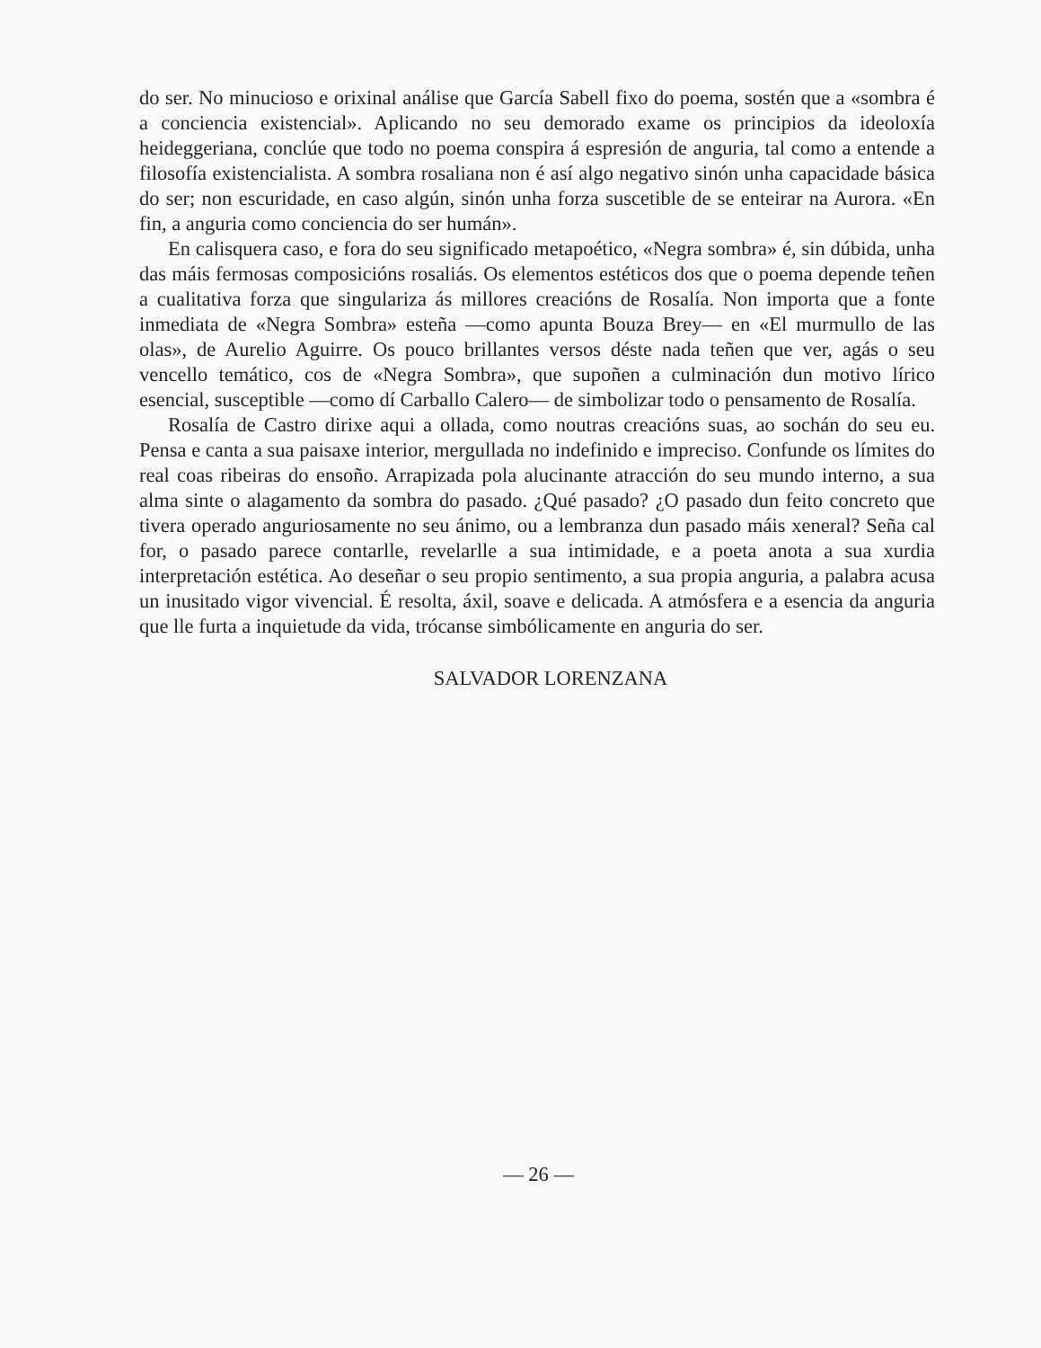do ser. No minucioso e orixinal análise que García Sabell fixo do poema, sostén que a «sombra é a conciencia existencial». Aplicando no seu demorado exame os principios da ideoloxía heideggeriana, conclúe que todo no poema conspira á espresión de anguria, tal como a entende a filosofía existencialista. A sombra rosaliana non é así algo negativo sinón unha capacidade básica do ser; non escuridade, en caso algún, sinón unha forza suscetible de se enteirar na Aurora. «En fin, a anguria como conciencia do ser humán».
En calisquera caso, e fora do seu significado metapoético, «Negra sombra» é, sin dúbida, unha das máis fermosas composicións rosaliás. Os elementos estéticos dos que o poema depende teñen a cualitativa forza que singulariza ás millores creacións de Rosalía. Non importa que a fonte inmediata de «Negra Sombra» esteña —como apunta Bouza Brey— en «El murmullo de las olas», de Aurelio Aguirre. Os pouco brillantes versos déste nada teñen que ver, agás o seu vencello temático, cos de «Negra Sombra», que supoñen a culminación dun motivo lírico esencial, susceptible —como dí Carballo Calero— de simbolizar todo o pensamento de Rosalía.
Rosalía de Castro dirixe aqui a ollada, como noutras creacións suas, ao sochán do seu eu. Pensa e canta a sua paisaxe interior, mergullada no indefinido e impreciso. Confunde os límites do real coas ribeiras do ensoño. Arrapizada pola alucinante atracción do seu mundo interno, a sua alma sinte o alagamento da sombra do pasado. ¿Qué pasado? ¿O pasado dun feito concreto que tivera operado anguriosamente no seu ánimo, ou a lembranza dun pasado máis xeneral? Seña cal for, o pasado parece contarlle, revelarlle a sua intimidade, e a poeta anota a sua xurdia interpretación estética. Ao deseñar o seu propio sentimento, a sua propia anguria, a palabra acusa un inusitado vigor vivencial. É resolta, áxil, soave e delicada. A atmósfera e a esencia da anguria que lle furta a inquietude da vida, trócanse simbólicamente en anguria do ser.
SALVADOR LORENZANA
— 26 —